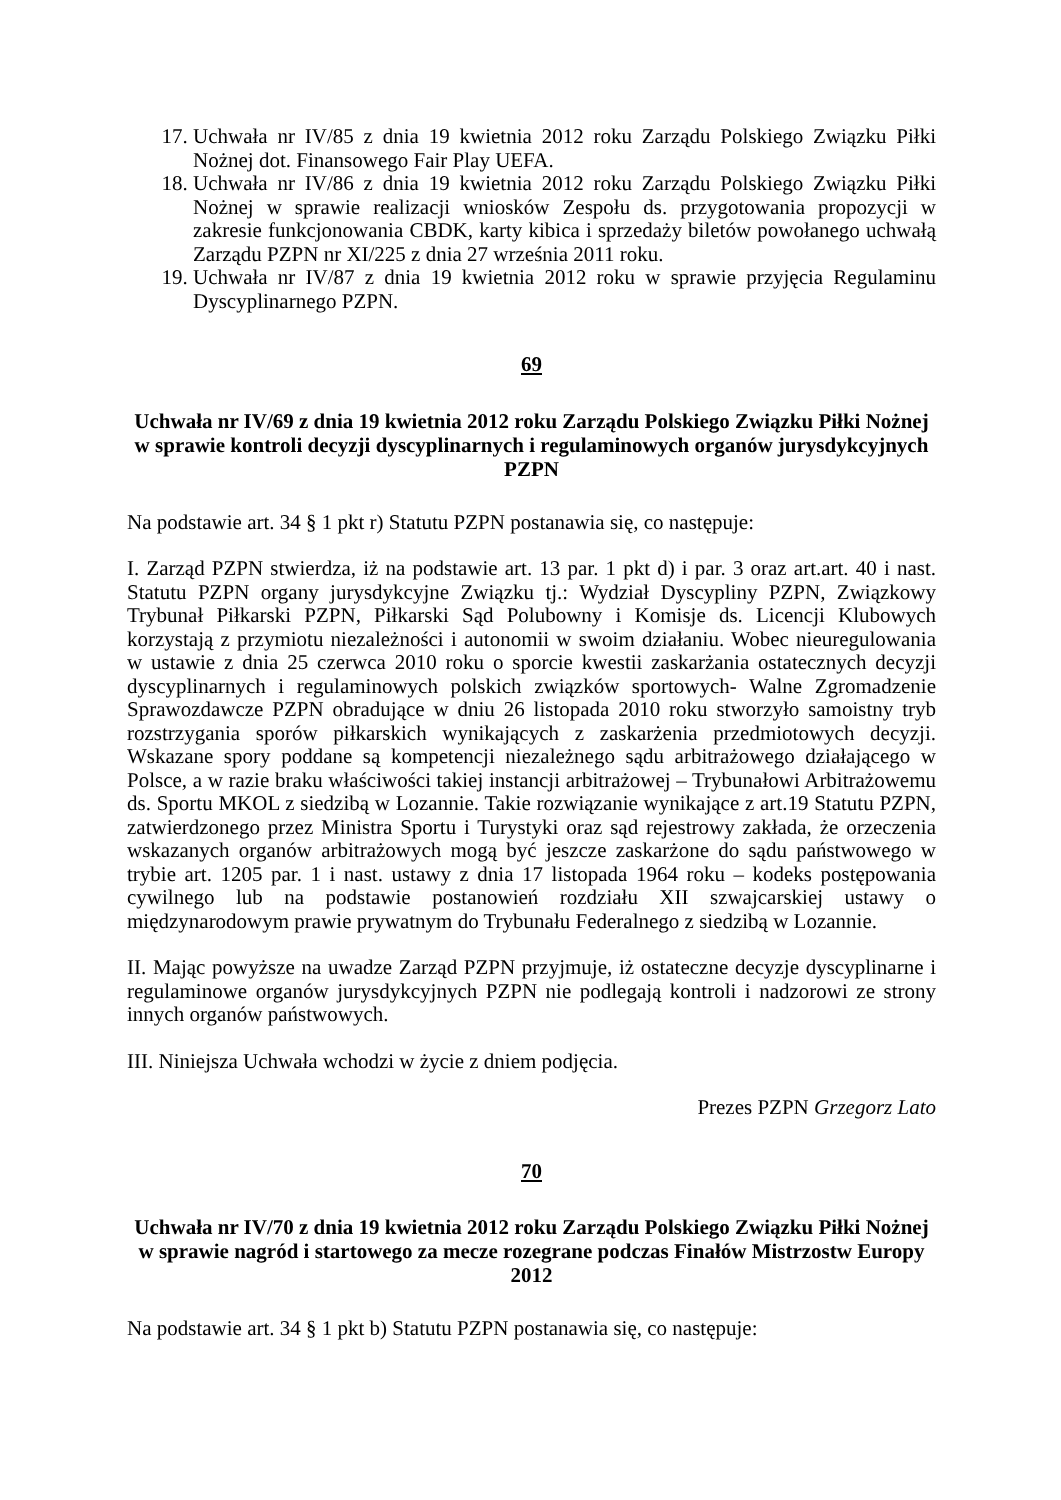17. Uchwała nr IV/85 z dnia 19 kwietnia 2012 roku Zarządu Polskiego Związku Piłki Nożnej dot. Finansowego Fair Play UEFA.
18. Uchwała nr IV/86 z dnia 19 kwietnia 2012 roku Zarządu Polskiego Związku Piłki Nożnej w sprawie realizacji wniosków Zespołu ds. przygotowania propozycji w zakresie funkcjonowania CBDK, karty kibica i sprzedaży biletów powołanego uchwałą Zarządu PZPN nr XI/225 z dnia 27 września 2011 roku.
19. Uchwała nr IV/87 z dnia 19 kwietnia 2012 roku w sprawie przyjęcia Regulaminu Dyscyplinarnego PZPN.
69
Uchwała nr IV/69 z dnia 19 kwietnia 2012 roku Zarządu Polskiego Związku Piłki Nożnej w sprawie kontroli decyzji dyscyplinarnych i regulaminowych organów jurysdykcyjnych PZPN
Na podstawie art. 34 § 1 pkt r) Statutu PZPN postanawia się, co następuje:
I. Zarząd PZPN stwierdza, iż na podstawie art. 13 par. 1 pkt d) i par. 3 oraz art.art. 40 i nast. Statutu PZPN organy jurysdykcyjne Związku tj.: Wydział Dyscypliny PZPN, Związkowy Trybunał Piłkarski PZPN, Piłkarski Sąd Polubowny i Komisje ds. Licencji Klubowych korzystają z przymiotu niezależności i autonomii w swoim działaniu. Wobec nieuregulowania w ustawie z dnia 25 czerwca 2010 roku o sporcie kwestii zaskarżania ostatecznych decyzji dyscyplinarnych i regulaminowych polskich związków sportowych- Walne Zgromadzenie Sprawozdawcze PZPN obradujące w dniu 26 listopada 2010 roku stworzyło samoistny tryb rozstrzygania sporów piłkarskich wynikających z zaskarżenia przedmiotowych decyzji. Wskazane spory poddane są kompetencji niezależnego sądu arbitrażowego działającego w Polsce, a w razie braku właściwości takiej instancji arbitrażowej – Trybunałowi Arbitrażowemu ds. Sportu MKOL z siedzibą w Lozannie. Takie rozwiązanie wynikające z art.19 Statutu PZPN, zatwierdzonego przez Ministra Sportu i Turystyki oraz sąd rejestrowy zakłada, że orzeczenia wskazanych organów arbitrażowych mogą być jeszcze zaskarżone do sądu państwowego w trybie art. 1205 par. 1 i nast. ustawy z dnia 17 listopada 1964 roku – kodeks postępowania cywilnego lub na podstawie postanowień rozdziału XII szwajcarskiej ustawy o międzynarodowym prawie prywatnym do Trybunału Federalnego z siedzibą w Lozannie.
II. Mając powyższe na uwadze Zarząd PZPN przyjmuje, iż ostateczne decyzje dyscyplinarne i regulaminowe organów jurysdykcyjnych PZPN nie podlegają kontroli i nadzorowi ze strony innych organów państwowych.
III. Niniejsza Uchwała wchodzi w życie z dniem podjęcia.
Prezes PZPN Grzegorz Lato
70
Uchwała nr IV/70 z dnia 19 kwietnia 2012 roku Zarządu Polskiego Związku Piłki Nożnej w sprawie nagród i startowego za mecze rozegrane podczas Finałów Mistrzostw Europy 2012
Na podstawie art. 34 § 1 pkt b) Statutu PZPN postanawia się, co następuje: